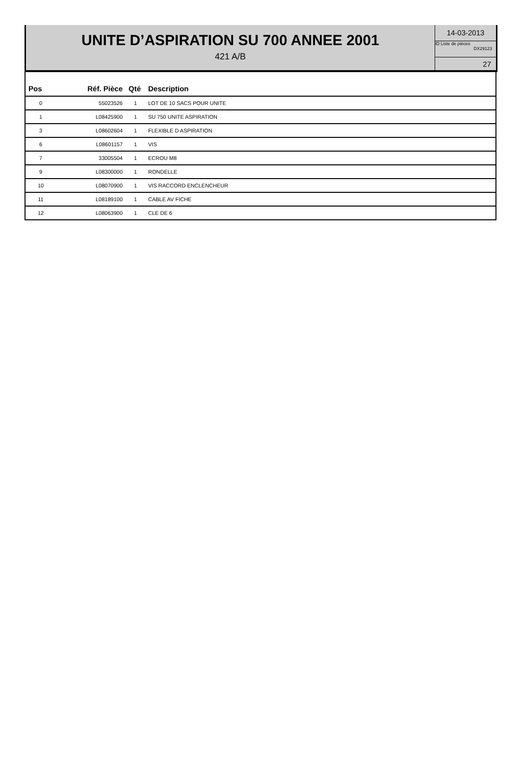UNITE D’ASPIRATION SU 700 ANNEE 2001
421 A/B
14-03-2013
ID Liste de pièces
DX29123
27
| Pos | Réf. Pièce | Qté | Description |
| --- | --- | --- | --- |
| 0 | 55023526 | 1 | LOT DE 10 SACS POUR UNITE |
| 1 | L08425900 | 1 | SU 750 UNITE ASPIRATION |
| 3 | L08602604 | 1 | FLEXIBLE D ASPIRATION |
| 6 | L08601157 | 1 | VIS |
| 7 | 33005504 | 1 | ECROU M8 |
| 9 | L08300000 | 1 | RONDELLE |
| 10 | L08070900 | 1 | VIS RACCORD ENCLENCHEUR |
| 11 | L08189100 | 1 | CABLE AV FICHE |
| 12 | L08063900 | 1 | CLE DE 6 |